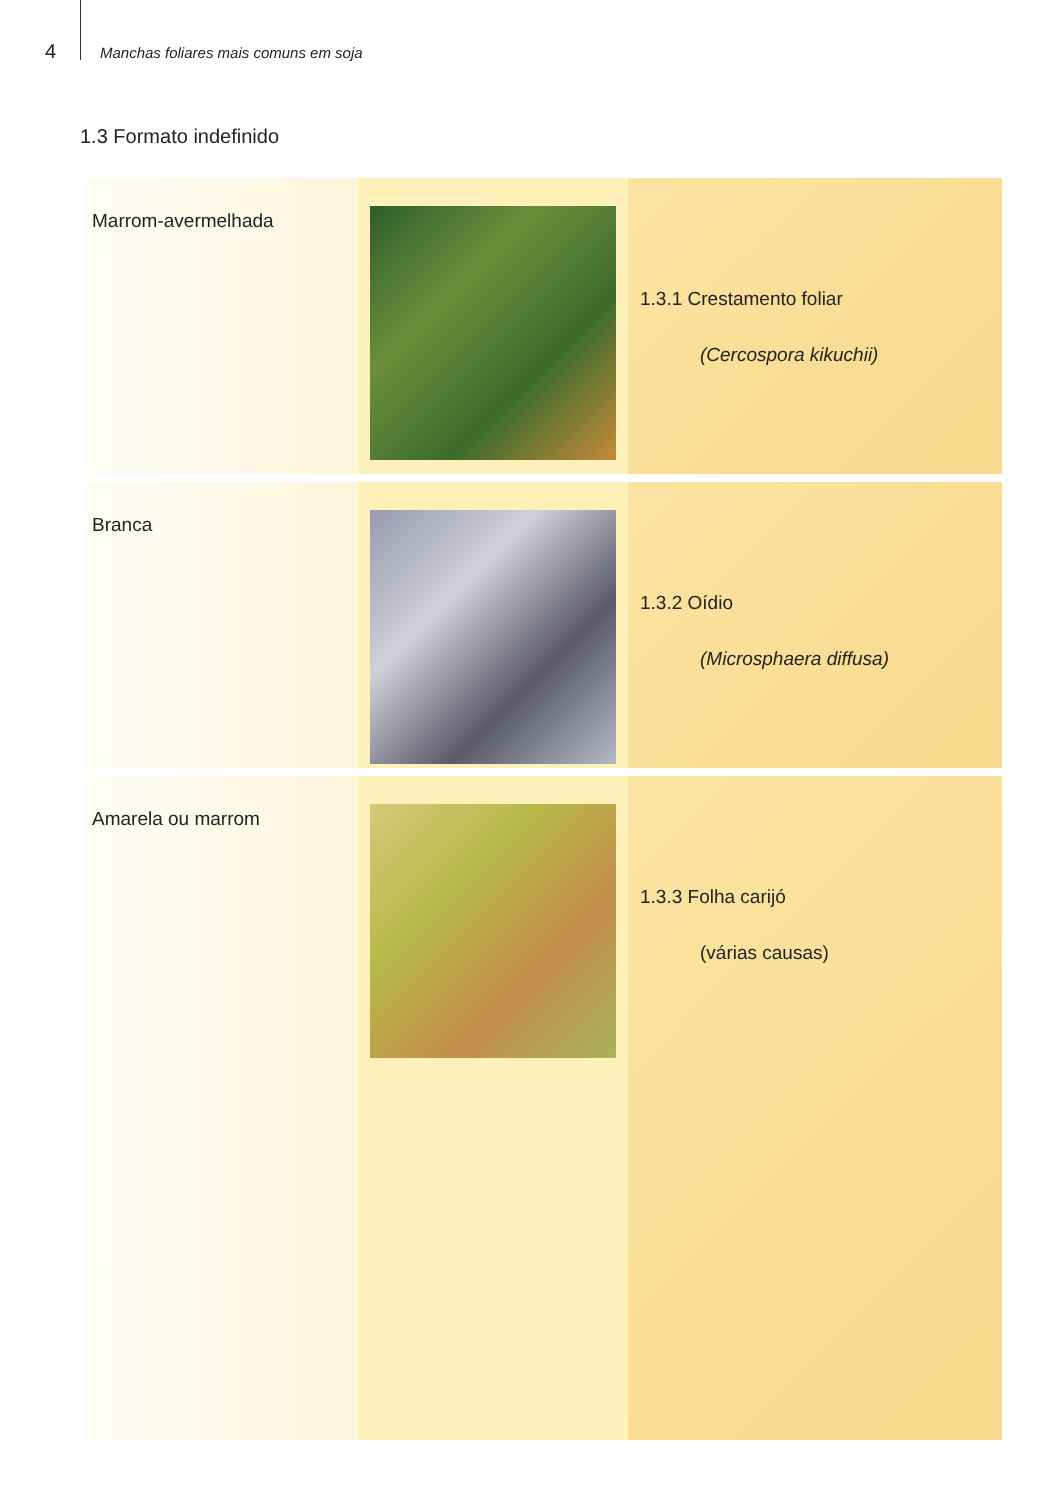4 Manchas foliares mais comuns em soja
1.3 Formato indefinido
Marrom-avermelhada
1.3.1 Crestamento foliar
(Cercospora kikuchii)
Branca
1.3.2 Oídio
(Microsphaera diffusa)
Amarela ou marrom
1.3.3 Folha carijó
(várias causas)